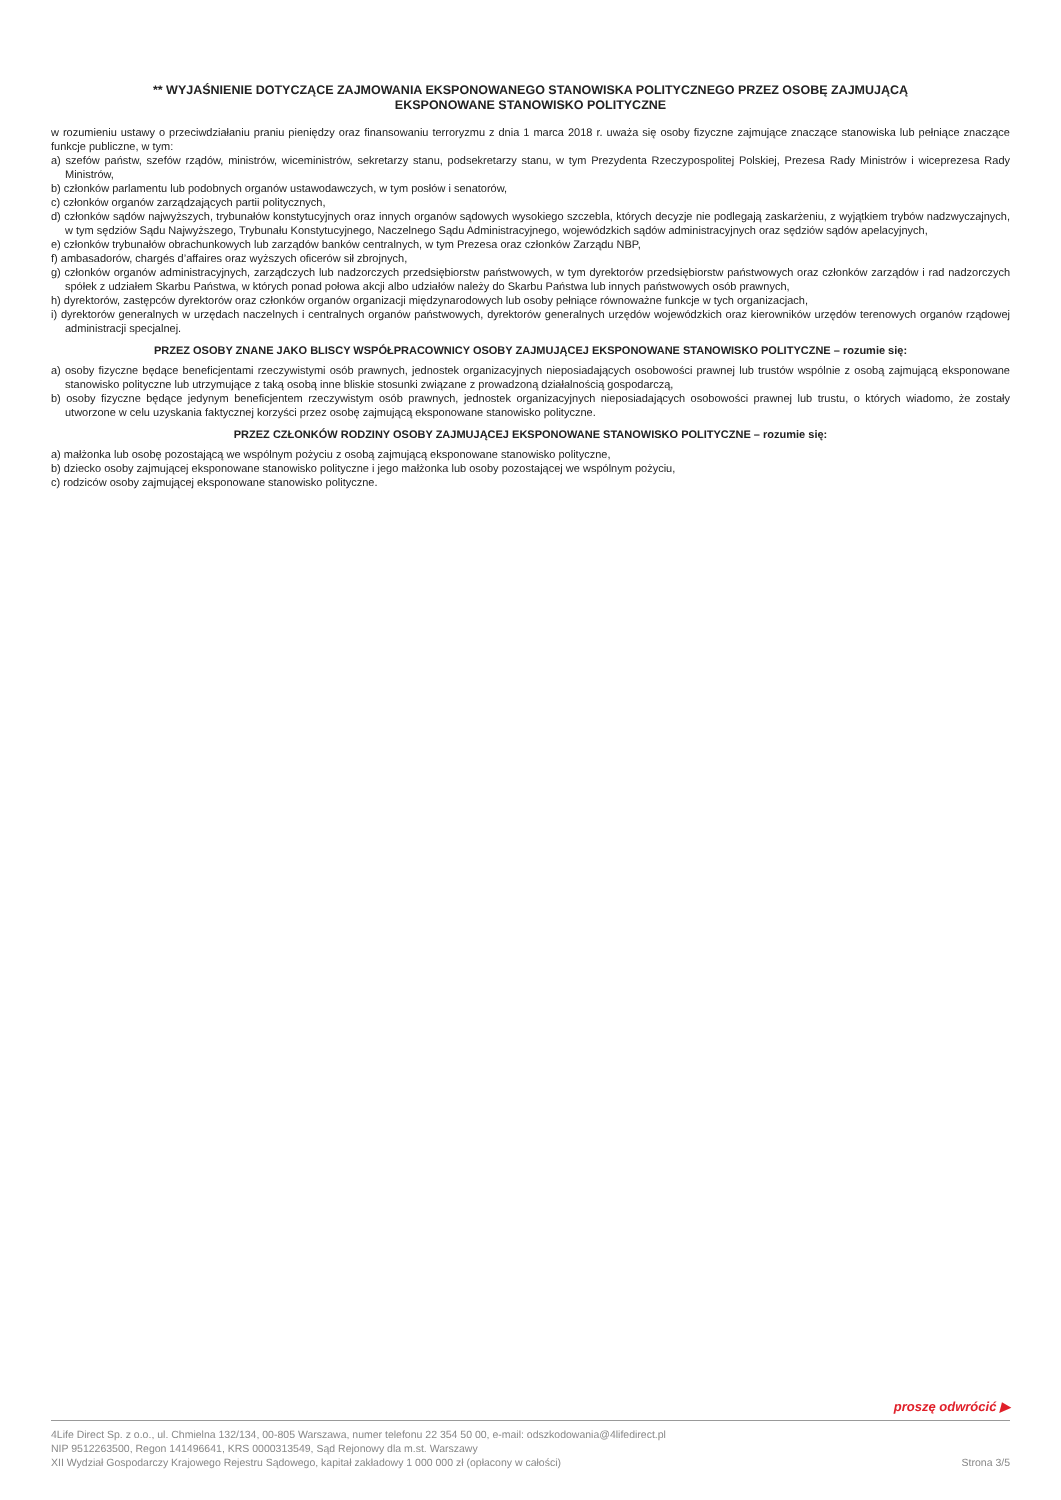** WYJAŚNIENIE DOTYCZĄCE ZAJMOWANIA EKSPONOWANEGO STANOWISKA POLITYCZNEGO PRZEZ OSOBĘ ZAJMUJĄCĄ
EKSPONOWANE STANOWISKO POLITYCZNE
w rozumieniu ustawy o przeciwdziałaniu praniu pieniędzy oraz finansowaniu terroryzmu z dnia 1 marca 2018 r. uważa się osoby fizyczne zajmujące znaczące stanowiska lub pełniące znaczące funkcje publiczne, w tym:
a) szefów państw, szefów rządów, ministrów, wiceministrów, sekretarzy stanu, podsekretarzy stanu, w tym Prezydenta Rzeczypospolitej Polskiej, Prezesa Rady Ministrów i wiceprezesa Rady Ministrów,
b) członków parlamentu lub podobnych organów ustawodawczych, w tym posłów i senatorów,
c) członków organów zarządzających partii politycznych,
d) członków sądów najwyższych, trybunałów konstytucyjnych oraz innych organów sądowych wysokiego szczebla, których decyzje nie podlegają zaskarżeniu, z wyjątkiem trybów nadzwyczajnych, w tym sędziów Sądu Najwyższego, Trybunału Konstytucyjnego, Naczelnego Sądu Administracyjnego, wojewódzkich sądów administracyjnych oraz sędziów sądów apelacyjnych,
e) członków trybunałów obrachunkowych lub zarządów banków centralnych, w tym Prezesa oraz członków Zarządu NBP,
f) ambasadorów, chargés d’affaires oraz wyższych oficerów sił zbrojnych,
g) członków organów administracyjnych, zarządczych lub nadzorczych przedsiębiorstw państwowych, w tym dyrektorów przedsiębiorstw państwowych oraz członków zarządów i rad nadzorczych spółek z udziałem Skarbu Państwa, w których ponad połowa akcji albo udziałów należy do Skarbu Państwa lub innych państwowych osób prawnych,
h) dyrektorów, zastępców dyrektorów oraz członków organów organizacji międzynarodowych lub osoby pełniące równoważne funkcje w tych organizacjach,
i) dyrektorów generalnych w urzędach naczelnych i centralnych organów państwowych, dyrektorów generalnych urzędów wojewódzkich oraz kierowników urzędów terenowych organów rządowej administracji specjalnej.
PRZEZ OSOBY ZNANE JAKO BLISCY WSPÓŁPRACOWNICY OSOBY ZAJMUJĄCEJ EKSPONOWANE STANOWISKO POLITYCZNE – rozumie się:
a) osoby fizyczne będące beneficjentami rzeczywistymi osób prawnych, jednostek organizacyjnych nieposiadających osobowości prawnej lub trustów wspólnie z osobą zajmującą eksponowane stanowisko polityczne lub utrzymujące z taką osobą inne bliskie stosunki związane z prowadzoną działalnością gospodarczą,
b) osoby fizyczne będące jedynym beneficjentem rzeczywistym osób prawnych, jednostek organizacyjnych nieposiadających osobowości prawnej lub trustu, o których wiadomo, że zostały utworzone w celu uzyskania faktycznej korzyści przez osobę zajmującą eksponowane stanowisko polityczne.
PRZEZ CZŁONKÓW RODZINY OSOBY ZAJMUJĄCEJ EKSPONOWANE STANOWISKO POLITYCZNE – rozumie się:
a) małżonka lub osobę pozostającą we wspólnym pożyciu z osobą zajmującą eksponowane stanowisko polityczne,
b) dziecko osoby zajmującej eksponowane stanowisko polityczne i jego małżonka lub osoby pozostającej we wspólnym pożyciu,
c) rodziców osoby zajmującej eksponowane stanowisko polityczne.
proszę odwrócić ▶
4Life Direct Sp. z o.o., ul. Chmielna 132/134, 00-805 Warszawa, numer telefonu 22 354 50 00, e-mail: odszkodowania@4lifedirect.pl
NIP 9512263500, Regon 141496641, KRS 0000313549, Sąd Rejonowy dla m.st. Warszawy
XII Wydział Gospodarczy Krajowego Rejestru Sądowego, kapitał zakładowy 1 000 000 zł (opłacony w całości)
Strona 3/5